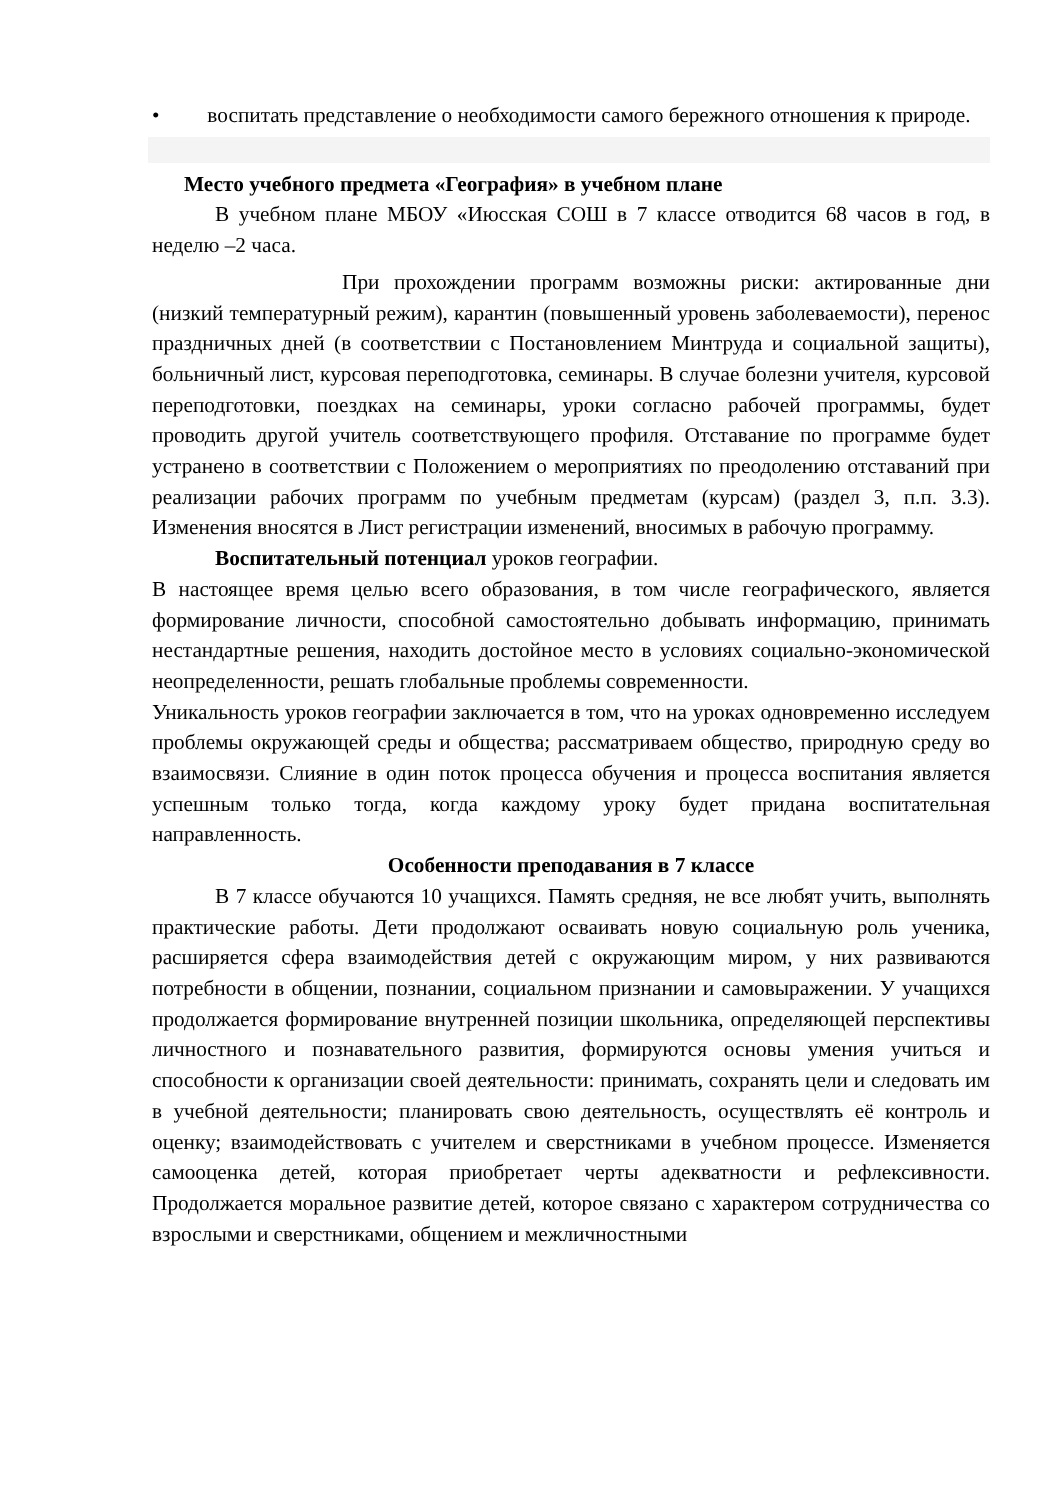• воспитать представление о необходимости самого бережного отношения к природе.
Место учебного предмета «География» в учебном плане
В учебном плане МБОУ «Июсская СОШ в 7 классе отводится 68 часов в год, в неделю –2 часа.
При прохождении программ возможны риски: актированные дни (низкий температурный режим), карантин (повышенный уровень заболеваемости), перенос праздничных дней (в соответствии с Постановлением Минтруда и социальной защиты), больничный лист, курсовая переподготовка, семинары. В случае болезни учителя, курсовой переподготовки, поездках на семинары, уроки согласно рабочей программы, будет проводить другой учитель соответствующего профиля. Отставание по программе будет устранено в соответствии с Положением о мероприятиях по преодолению отставаний при реализации рабочих программ по учебным предметам (курсам) (раздел 3, п.п. 3.3). Изменения вносятся в Лист регистрации изменений, вносимых в рабочую программу.
Воспитательный потенциал уроков географии.
В настоящее время целью всего образования, в том числе географического, является формирование личности, способной самостоятельно добывать информацию, принимать нестандартные решения, находить достойное место в условиях социально-экономической неопределенности, решать глобальные проблемы современности.
Уникальность уроков географии заключается в том, что на уроках одновременно исследуем проблемы окружающей среды и общества; рассматриваем общество, природную среду во взаимосвязи. Слияние в один поток процесса обучения и процесса воспитания является успешным только тогда, когда каждому уроку будет придана воспитательная направленность.
Особенности преподавания в 7 классе
В 7 классе обучаются 10 учащихся. Память средняя, не все любят учить, выполнять практические работы. Дети продолжают осваивать новую социальную роль ученика, расширяется сфера взаимодействия детей с окружающим миром, у них развиваются потребности в общении, познании, социальном признании и самовыражении. У учащихся продолжается формирование внутренней позиции школьника, определяющей перспективы личностного и познавательного развития, формируются основы умения учиться и способности к организации своей деятельности: принимать, сохранять цели и следовать им в учебной деятельности; планировать свою деятельность, осуществлять её контроль и оценку; взаимодействовать с учителем и сверстниками в учебном процессе. Изменяется самооценка детей, которая приобретает черты адекватности и рефлексивности. Продолжается моральное развитие детей, которое связано с характером сотрудничества со взрослыми и сверстниками, общением и межличностными